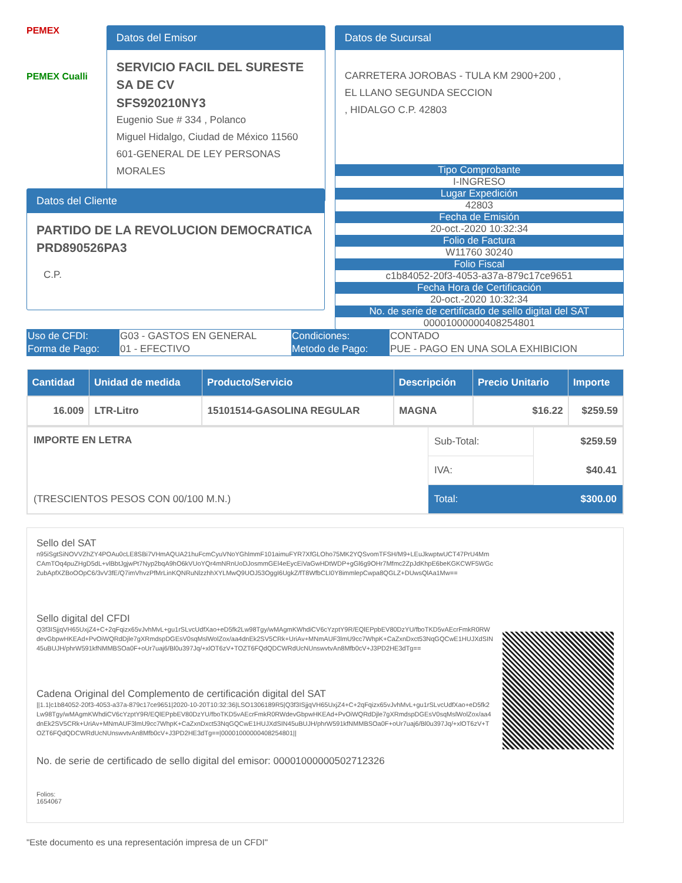PEMEX
PEMEX Cualli
Datos del Emisor
SERVICIO FACIL DEL SURESTE SA DE CV
SFS920210NY3
Eugenio Sue # 334 , Polanco
Miguel Hidalgo, Ciudad de México 11560
601-GENERAL DE LEY PERSONAS MORALES
Datos de Sucursal
CARRETERA JOROBAS - TULA KM 2900+200 ,
EL LLANO SEGUNDA SECCION
, HIDALGO C.P. 42803
Tipo Comprobante
I-INGRESO
Lugar Expedición
42803
Fecha de Emisión
20-oct.-2020 10:32:34
Folio de Factura
W11760 30240
Folio Fiscal
c1b84052-20f3-4053-a37a-879c17ce9651
Fecha Hora de Certificación
20-oct.-2020 10:32:34
No. de serie de certificado de sello digital del SAT
00001000000408254801
Datos del Cliente
PARTIDO DE LA REVOLUCION DEMOCRATICA
PRD890526PA3
C.P.
| Uso de CFDI: | G03 - GASTOS EN GENERAL | Condiciones: | CONTADO |
| Forma de Pago: | 01 - EFECTIVO | Metodo de Pago: | PUE - PAGO EN UNA SOLA EXHIBICION |
| Cantidad | Unidad de medida | Producto/Servicio | Descripción | Precio Unitario | Importe |
| --- | --- | --- | --- | --- | --- |
| 16.009 | LTR-Litro | 15101514-GASOLINA REGULAR | MAGNA | $16.22 | $259.59 |
| IMPORTE EN LETRA (TRESCIENTOS PESOS CON 00/100 M.N.) | Sub-Total: | $259.59 |
| | IVA: | $40.41 |
| | Total: | $300.00 |
Sello del SAT
n95iSgtSiNOVVZhZY4POAu0cLE8SBi7VHmAQUA21huFcmCyuVNoYGhlmmF101aimuFYR7XfGLOho75MK2YQSvomTFSH/M9+LEuJkwptwUCT47PrU4MmCAmTOq4puZHgD5dL+vlBbtJgjwPt7Nyp2bqA9hO6kVUoYQr4mNRnUoDJosmmGEl4eEycEiVaGwHDtWDP+gGl6g9OHr7Mfmc2ZpJdKhpE6beKGKCWF5WGc2ubApfXZBoOOpC6/3vV3fE/Q7imVhvzPfMrLinKQNRuNlzzhhXYLMwQ9UOJ53OggI6UgkZ/fT8WfbCLI0Y8immlepCwpa8QGLZ+DUwsQlAa1Mw==
Sello digital del CFDI
Q3f3ISjjqVH65UxjZ4+C+2qFqizx65vJvhMvL+gu1rSLvcUdfXao+eD5fk2Lw98Tgy/wMAgmKWhdiCV6cYzptY9R/EQlEPpbEV80DzYU/fboTKD5vAEcrFmkR0RWdevGbpwHKEAd+PvOiWQRdDjle7gXRmdspDGEsV0sqMslWolZox/aa4dnEk2SV5CRk+UriAv+MNmAUF3lmU9cc7WhpK+CaZxnDxct53NqGQCwE1HUJXdSIN45uBUJH/phrW591kfNMMBSOa0F+oUr7uaj6/Bl0u397Jq/+xlOT6zV+TOZT6FQdQDCWRdUcNUnswvtvAn8Mfb0cV+J3PD2HE3dTg==
Cadena Original del Complemento de certificación digital del SAT
||1.1|c1b84052-20f3-4053-a37a-879c17ce9651|2020-10-20T10:32:36|LSO1306189R5|Q3f3ISjjqVH65UxjZ4+C+2qFqizx65vJvhMvL+gu1rSLvcUdfXao+eD5fk2Lw98Tgy/wMAgmKWhdiCV6cYzptY9R/EQlEPpbEV80DzYU/fboTKD5vAEcrFmkR0RWdevGbpwHKEAd+PvOiWQRdDjle7gXRmdspDGEsV0sqMslWolZox/aa4dnEk2SV5CRk+UriAv+MNmAUF3lmU9cc7WhpK+CaZxnDxct53NqGQCwE1HUJXdSIN45uBUJH/phrW591kfNMMBSOa0F+oUr7uaj6/Bl0u397Jq/+xlOT6zV+TOZT6FQdQDCWRdUcNUnswvtvAn8Mfb0cV+J3PD2HE3dTg==|00001000000408254801||
No. de serie de certificado de sello digital del emisor: 00001000000502712326
Folios:
1654067
"Este documento es una representación impresa de un CFDI"